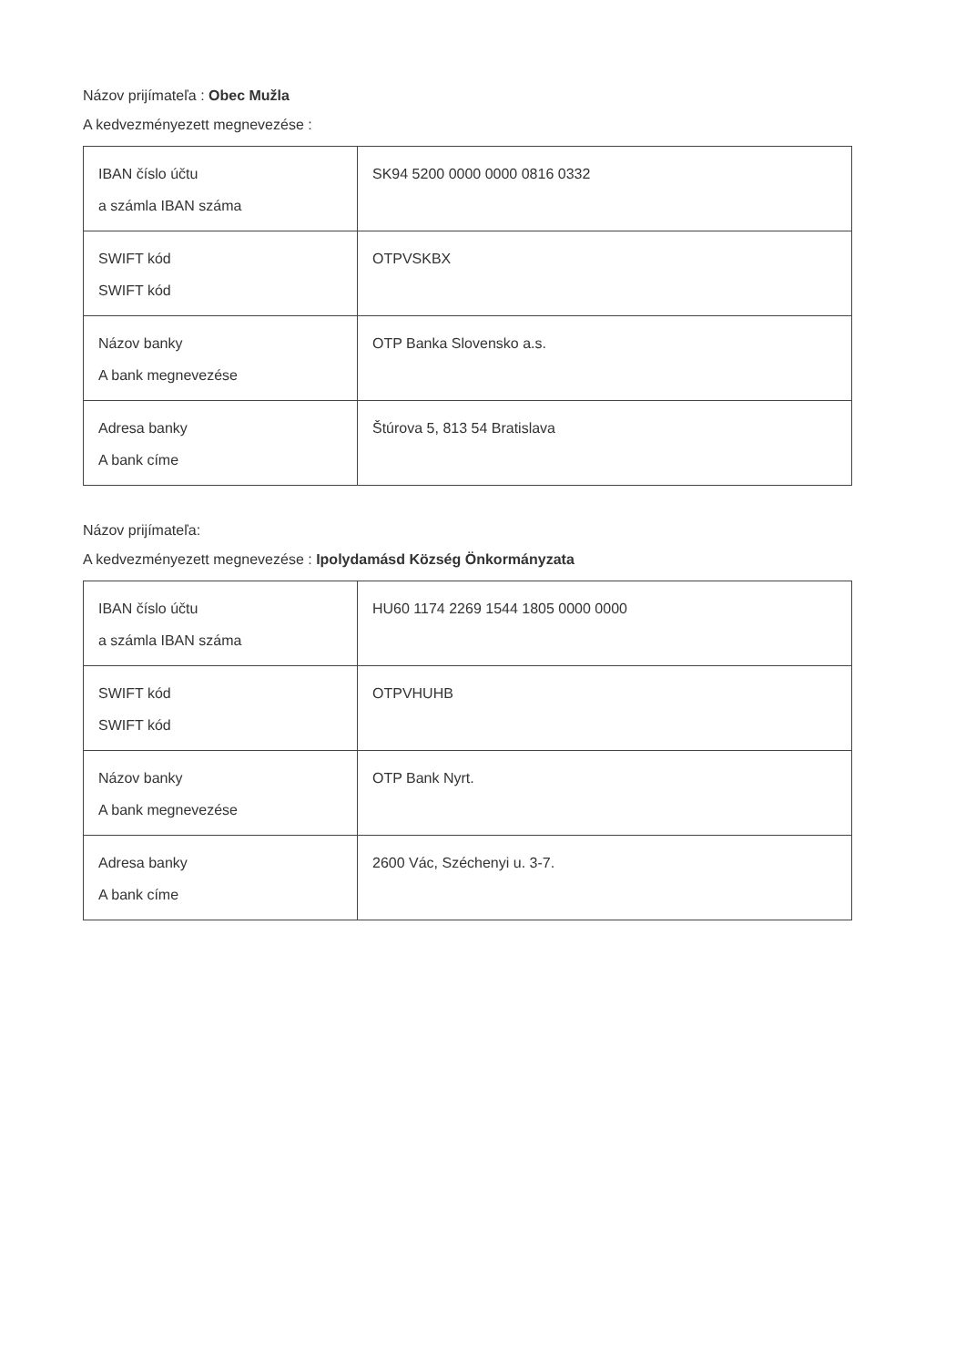Názov prijímateľa : Obec Mužla
A kedvezményezett megnevezése :
| IBAN číslo účtu a számla IBAN száma | SK94 5200 0000 0000 0816 0332 |
| SWIFT kód SWIFT kód | OTPVSKBX |
| Názov banky A bank megnevezése | OTP Banka Slovensko a.s. |
| Adresa banky A bank címe | Štúrova 5, 813 54 Bratislava |
Názov prijímateľa:
A kedvezményezett megnevezése : Ipolydamásd Község Önkormányzata
| IBAN číslo účtu a számla IBAN száma | HU60 1174 2269 1544 1805 0000 0000 |
| SWIFT kód SWIFT kód | OTPVHUHB |
| Názov banky A bank megnevezése | OTP Bank Nyrt. |
| Adresa banky A bank címe | 2600 Vác, Széchenyi u. 3-7. |